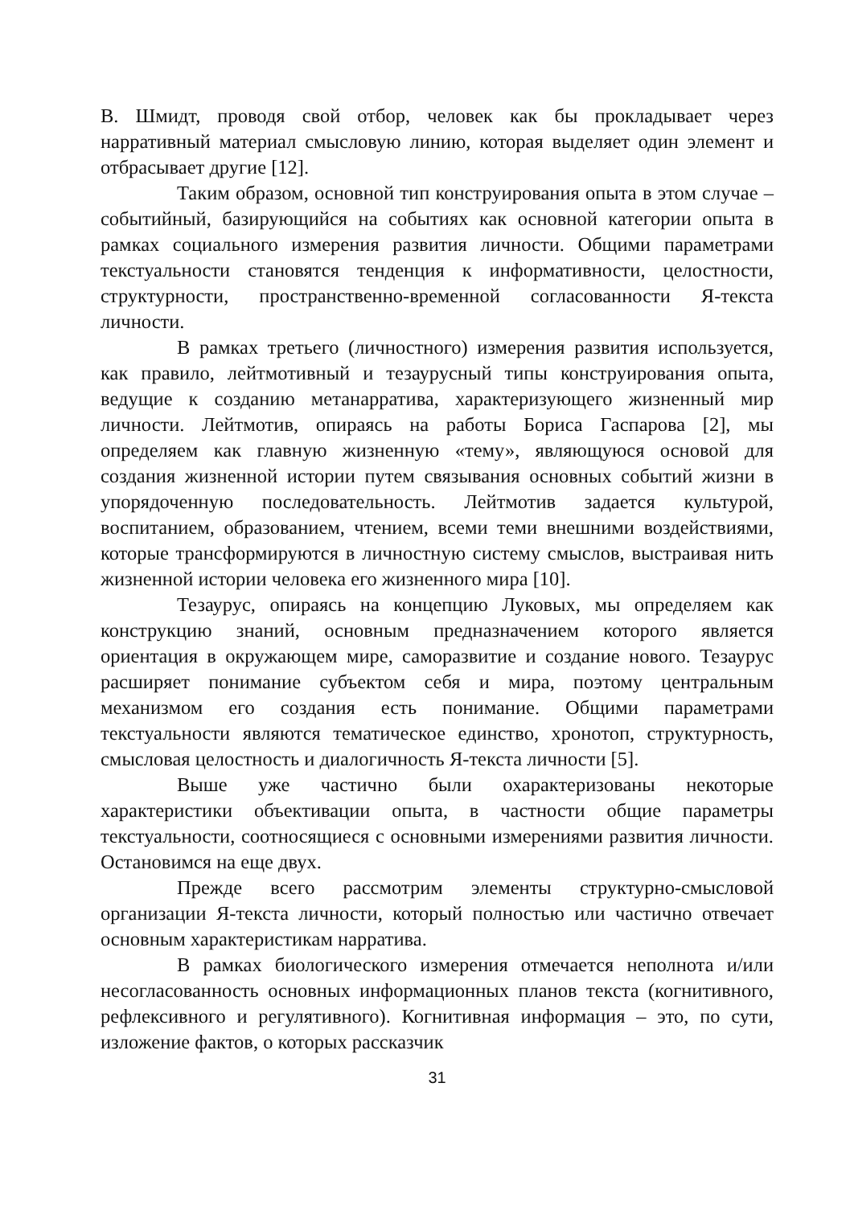В. Шмидт, проводя свой отбор, человек как бы прокладывает через нарративный материал смысловую линию, которая выделяет один элемент и отбрасывает другие [12].
Таким образом, основной тип конструирования опыта в этом случае – событийный, базирующийся на событиях как основной категории опыта в рамках социального измерения развития личности. Общими параметрами текстуальности становятся тенденция к информативности, целостности, структурности, пространственно-временной согласованности Я-текста личности.
В рамках третьего (личностного) измерения развития используется, как правило, лейтмотивный и тезаурусный типы конструирования опыта, ведущие к созданию метанарратива, характеризующего жизненный мир личности. Лейтмотив, опираясь на работы Бориса Гаспарова [2], мы определяем как главную жизненную «тему», являющуюся основой для создания жизненной истории путем связывания основных событий жизни в упорядоченную последовательность. Лейтмотив задается культурой, воспитанием, образованием, чтением, всеми теми внешними воздействиями, которые трансформируются в личностную систему смыслов, выстраивая нить жизненной истории человека его жизненного мира [10].
Тезаурус, опираясь на концепцию Луковых, мы определяем как конструкцию знаний, основным предназначением которого является ориентация в окружающем мире, саморазвитие и создание нового. Тезаурус расширяет понимание субъектом себя и мира, поэтому центральным механизмом его создания есть понимание. Общими параметрами текстуальности являются тематическое единство, хронотоп, структурность, смысловая целостность и диалогичность Я-текста личности [5].
Выше уже частично были охарактеризованы некоторые характеристики объективации опыта, в частности общие параметры текстуальности, соотносящиеся с основными измерениями развития личности. Остановимся на еще двух.
Прежде всего рассмотрим элементы структурно-смысловой организации Я-текста личности, который полностью или частично отвечает основным характеристикам нарратива.
В рамках биологического измерения отмечается неполнота и/или несогласованность основных информационных планов текста (когнитивного, рефлексивного и регулятивного). Когнитивная информация – это, по сути, изложение фактов, о которых рассказчик
31